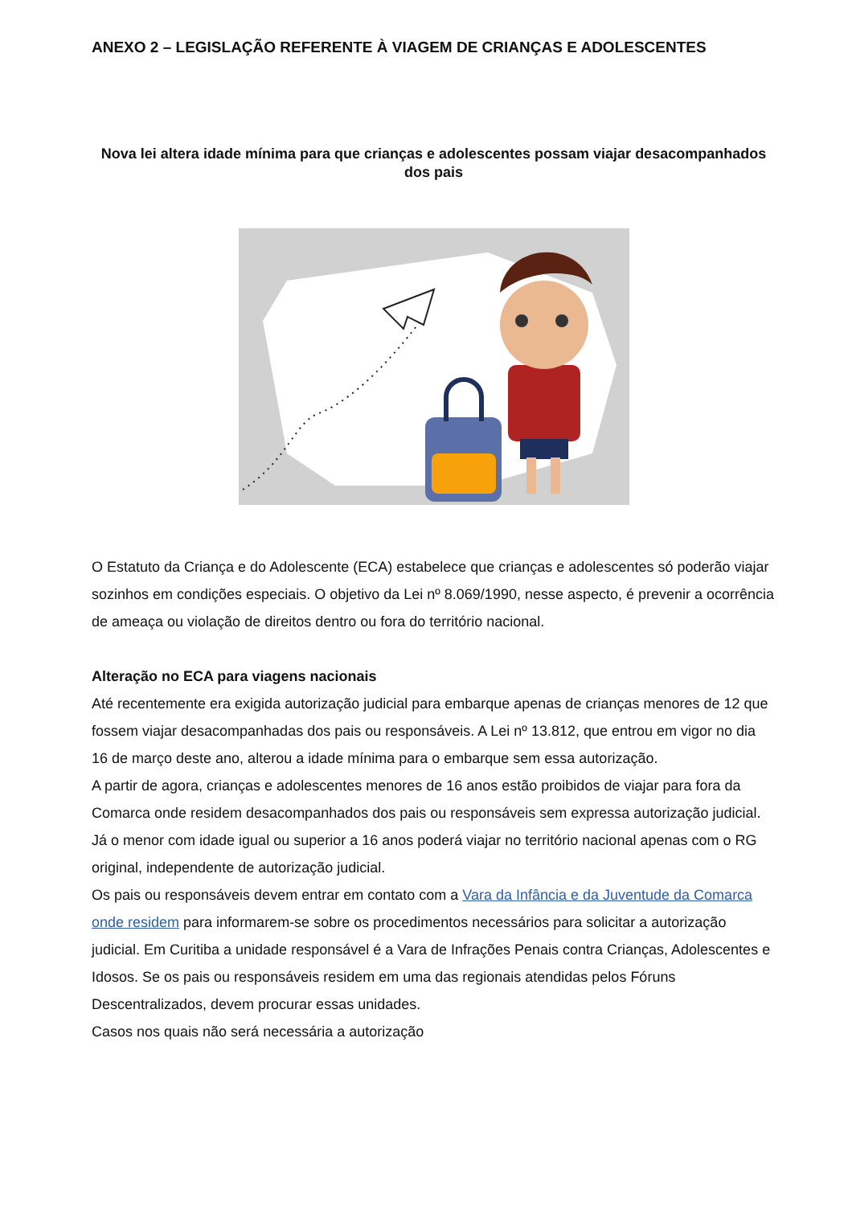ANEXO 2 – LEGISLAÇÃO REFERENTE À VIAGEM DE CRIANÇAS E ADOLESCENTES
Nova lei altera idade mínima para que crianças e adolescentes possam viajar desacompanhados dos pais
O Estatuto da Criança e do Adolescente (ECA) estabelece que crianças e adolescentes só poderão viajar sozinhos em condições especiais. O objetivo da Lei nº 8.069/1990, nesse aspecto, é prevenir a ocorrência de ameaça ou violação de direitos dentro ou fora do território nacional.
Alteração no ECA para viagens nacionais
Até recentemente era exigida autorização judicial para embarque apenas de crianças menores de 12 que fossem viajar desacompanhadas dos pais ou responsáveis. A Lei nº 13.812, que entrou em vigor no dia 16 de março deste ano, alterou a idade mínima para o embarque sem essa autorização.
A partir de agora, crianças e adolescentes menores de 16 anos estão proibidos de viajar para fora da Comarca onde residem desacompanhados dos pais ou responsáveis sem expressa autorização judicial. Já o menor com idade igual ou superior a 16 anos poderá viajar no território nacional apenas com o RG original, independente de autorização judicial.
Os pais ou responsáveis devem entrar em contato com a Vara da Infância e da Juventude da Comarca onde residem para informarem-se sobre os procedimentos necessários para solicitar a autorização judicial. Em Curitiba a unidade responsável é a Vara de Infrações Penais contra Crianças, Adolescentes e Idosos. Se os pais ou responsáveis residem em uma das regionais atendidas pelos Fóruns Descentralizados, devem procurar essas unidades.
Casos nos quais não será necessária a autorização